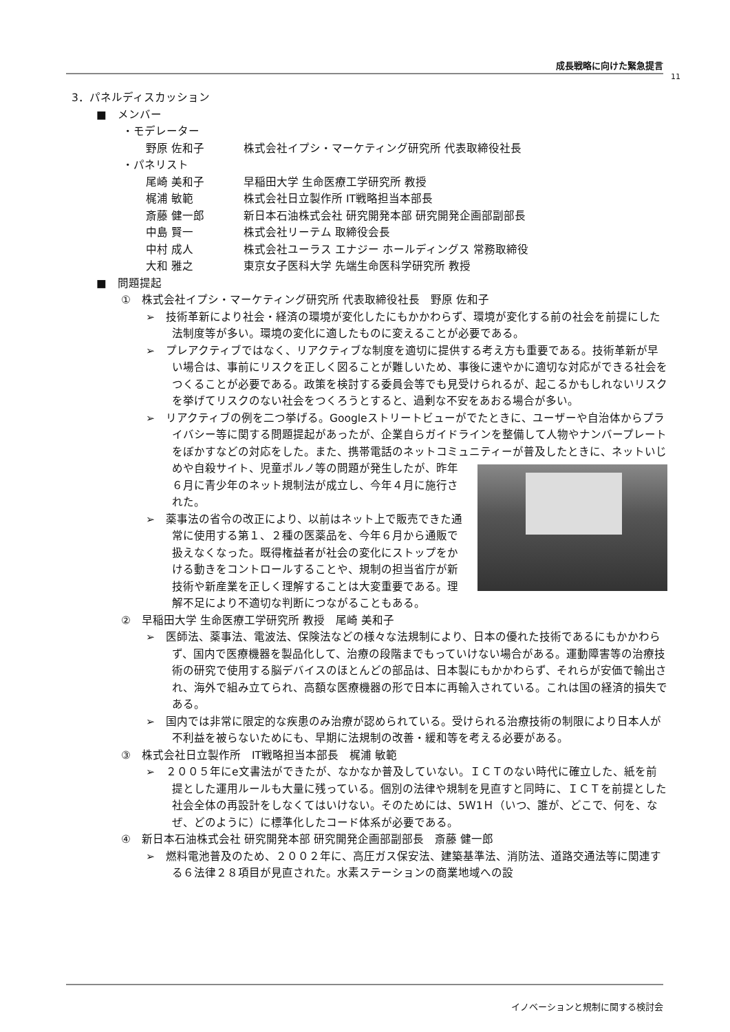成長戦略に向けた緊急提言
11
3．パネルディスカッション
■　メンバー
・モデレーター
野原 佐和子 株式会社イプシ・マーケティング研究所 代表取締役社長
・パネリスト
尾崎 美和子 早稲田大学 生命医療工学研究所 教授
梶浦 敏範 株式会社日立製作所 IT戦略担当本部長
斎藤 健一郎 新日本石油株式会社 研究開発本部 研究開発企画部副部長
中島 賢一 株式会社リーテム 取締役会長
中村 成人 株式会社ユーラス エナジー ホールディングス 常務取締役
大和 雅之 東京女子医科大学 先端生命医科学研究所 教授
■　問題提起
①　株式会社イプシ・マーケティング研究所 代表取締役社長　野原 佐和子
➢　技術革新により社会・経済の環境が変化したにもかかわらず、環境が変化する前の社会を前提にした法制度等が多い。環境の変化に適したものに変えることが必要である。
➢　プレアクティブではなく、リアクティブな制度を適切に提供する考え方も重要である。技術革新が早い場合は、事前にリスクを正しく図ることが難しいため、事後に速やかに適切な対応ができる社会をつくることが必要である。政策を検討する委員会等でも見受けられるが、起こるかもしれないリスクを挙げてリスクのない社会をつくろうとすると、過剰な不安をあおる場合が多い。
➢　リアクティブの例を二つ挙げる。Googleストリートビューがでたときに、ユーザーや自治体からプライバシー等に関する問題提起があったが、企業自らガイドラインを整備して人物やナンバープレートをぼかすなどの対応をした。また、携帯電話のネットコミュニティーが普及したときに、ネットいじめや自殺サイト、児童ポルノ等の問題 が発生したが、昨年６月に青少年のネット規制法が成立し、今年４月に施行された。
➢　薬事法の省令の改正により、以前はネット上で販売できた通常に使用する第１、２種の医薬品を、今年６月から通販で扱えなくなった。既得権益者が社会の変化にストップをかける動きをコントロールすることや、規制の担当省庁が新技術や新産業を正しく理解することは大変重要である。理解不足により不適切な判断につながることもある。
②　早稲田大学 生命医療工学研究所 教授　尾崎 美和子
➢　医師法、薬事法、電波法、保険法などの様々な法規制により、日本の優れた技術であるにもかかわらず、国内で医療機器を製品化して、治療の段階までもっていけない場合がある。運動障害等の治療技術の研究で使用する脳デバイスのほとんどの部品は、日本製にもかかわらず、それらが安価で輸出され、海外で組み立てられ、高額な医療機器の形で日本に再輸入されている。これは国の経済的損失である。
➢　国内では非常に限定的な疾患のみ治療が認められている。受けられる治療技術の制限により日本人が不利益を被らないためにも、早期に法規制の改善・緩和等を考える必要がある。
③　株式会社日立製作所　IT戦略担当本部長　梶浦 敏範
➢　２００５年にe文書法ができたが、なかなか普及していない。ＩＣＴのない時代に確立した、紙を前提とした運用ルールも大量に残っている。個別の法律や規制を見直すと同時に、ＩＣＴを前提とした社会全体の再設計をしなくてはいけない。そのためには、5Ｗ1Ｈ（いつ、誰が、どこで、何を、なぜ、どのように）に標準化したコード体系が必要である。
④　新日本石油株式会社 研究開発本部 研究開発企画部副部長　斎藤 健一郎
➢　燃料電池普及のため、２００２年に、高圧ガス保安法、建築基準法、消防法、道路交通法等に関連する６法律２８項目が見直された。水素ステーションの商業地域への設
イノベーションと規制に関する検討会